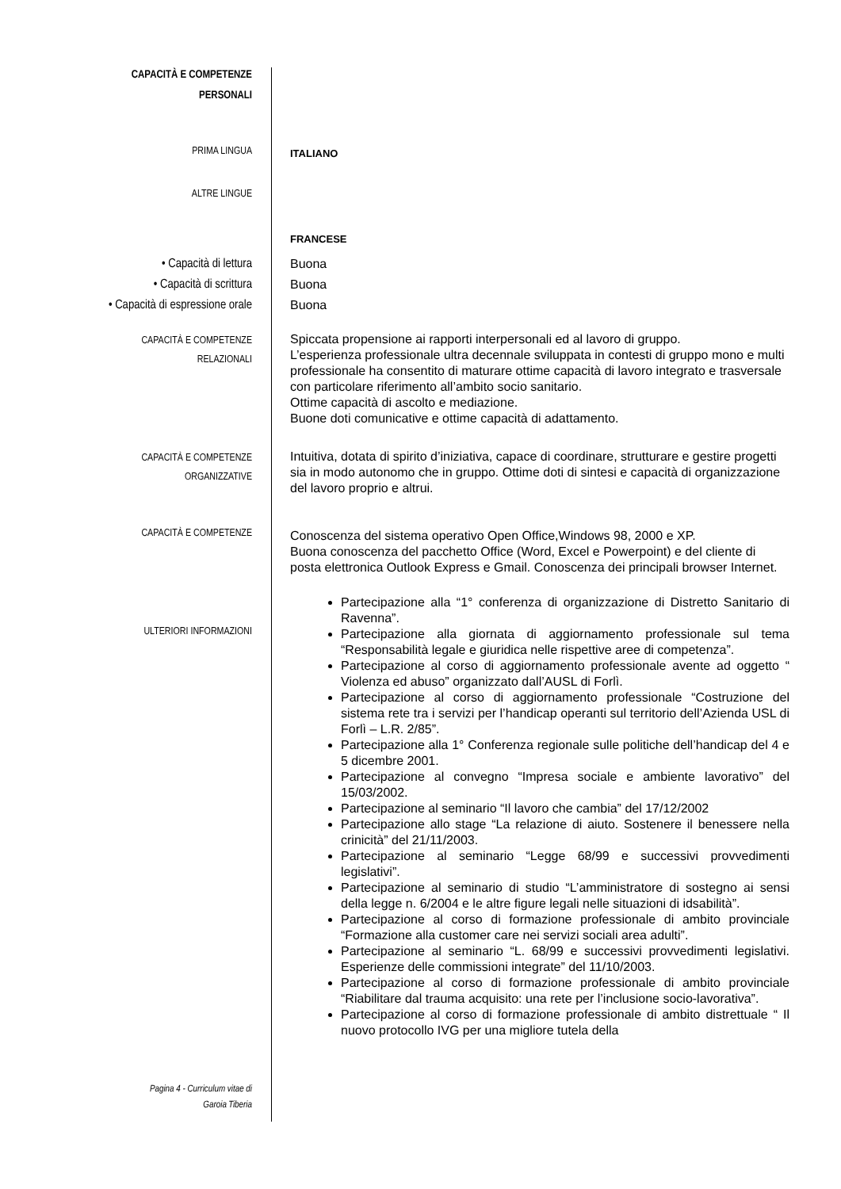CAPACITÀ E COMPETENZE
PERSONALI
PRIMA LINGUA
ITALIANO
ALTRE LINGUE
FRANCESE
• Capacità di lettura
• Capacità di scrittura
• Capacità di espressione orale
Buona
Buona
Buona
CAPACITÀ E COMPETENZE
RELAZIONALI
Spiccata propensione ai rapporti interpersonali ed al lavoro di gruppo.
L’esperienza professionale ultra decennale sviluppata in contesti di gruppo mono e multi professionale ha consentito di maturare ottime capacità di lavoro integrato e trasversale con particolare riferimento all’ambito socio sanitario.
Ottime capacità di ascolto e mediazione.
Buone doti comunicative e ottime capacità di adattamento.
CAPACITÀ E COMPETENZE
ORGANIZZATIVE
Intuitiva, dotata di spirito d’iniziativa, capace di coordinare, strutturare e gestire progetti sia in modo autonomo che in gruppo. Ottime doti di sintesi e capacità di organizzazione del lavoro proprio e altrui.
CAPACITÀ E COMPETENZE
Conoscenza del sistema operativo Open Office,Windows 98, 2000 e XP.
Buona conoscenza del pacchetto Office (Word, Excel e Powerpoint) e del cliente di posta elettronica Outlook Express e Gmail. Conoscenza dei principali browser Internet.
ULTERIORI INFORMAZIONI
Pagina 4 - Curriculum vitae di
Garoia Tiberia
Partecipazione alla “1° conferenza di organizzazione di Distretto Sanitario di Ravenna”.
Partecipazione alla giornata di aggiornamento professionale sul tema “Responsabilità legale e giuridica nelle rispettive aree di competenza”.
Partecipazione al corso di aggiornamento professionale avente ad oggetto “ Violenza ed abuso” organizzato dall’AUSL di Forlì.
Partecipazione al corso di aggiornamento professionale “Costruzione del sistema rete tra i servizi per l’handicap operanti sul territorio dell’Azienda USL di Forlì – L.R. 2/85”.
Partecipazione alla 1° Conferenza regionale sulle politiche dell’handicap del 4 e 5 dicembre 2001.
Partecipazione al convegno “Impresa sociale e ambiente lavorativo” del 15/03/2002.
Partecipazione al seminario “Il lavoro che cambia” del 17/12/2002
Partecipazione allo stage “La relazione di aiuto. Sostenere il benessere nella crinicità” del 21/11/2003.
Partecipazione al seminario “Legge 68/99 e successivi provvedimenti legislativi”.
Partecipazione al seminario di studio “L’amministratore di sostegno ai sensi della legge n. 6/2004 e le altre figure legali nelle situazioni di idsabilità”.
Partecipazione al corso di formazione professionale di ambito provinciale “Formazione alla customer care nei servizi sociali area adulti”.
Partecipazione al seminario “L. 68/99 e successivi provvedimenti legislativi. Esperienze delle commissioni integrate” del 11/10/2003.
Partecipazione al corso di formazione professionale di ambito provinciale “Riabilitare dal trauma acquisito: una rete per l’inclusione socio-lavorativa”.
Partecipazione al corso di formazione professionale di ambito distrettuale “ Il nuovo protocollo IVG per una migliore tutela della